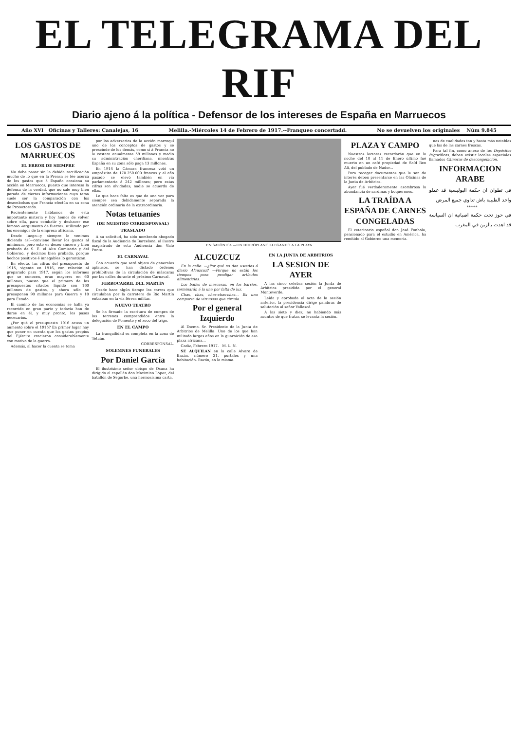EL TELEGRAMA DEL RIF
Diario ajeno á la política - Defensor de los intereses de España en Marruecos
Año XVI Oficinas y Talleres: Canalejas, 16 Melilla.-Miércoles 14 de Febrero de 1917.--Franqueo concertadd. No se devuelven los originales Núm 9.845
LOS GASTOS DE MARRUECOS
EL ERROR DE SIEMPRE
No debe pasar sin la debida rectificación mucho de lo que en la Prensa se lée acerca de los gastos que á España ocasiona su acción en Marruecos, puesto que interesa la defensa de la verdad, que no sale muy bien parada de ciertas informaciones cuyo tema suele ser la comparación con los desembolsos que Francia efectúa en su zona de Protectorado.
Recientemente hablamos de esta importante materia y hoy hemos de volver sobre ella, para combatir y deshacer ese famoso «argumento de fuerza», utilizado por los enemigos de la empresa africana.
Desde luego—y siempre lo venimos diciendo así—conviene llevar los gastos al mínimum, pero esto es deseo sincero y bien probado de S. E. el Alto Comisario y del Gobierno, y decimos bien probado, porque hechos positivos é innegables lo garantizan.
En efecto, las cifras del presupuesto de 1915, vigente en 1916, con relación al preparado para 1917, según los informes que se conocen, eran mayores en 60 millones, puesto que el primero de los presupuestos citados liquidó con 160 millones de gastos, y ahora sólo se presuponen 90 millones para Guerra y 10 para Estado.
El camino de las economías se halla ya recorrido en gran parte y todavía han de darse en él, y muy pronto, los pasos necesarios.
¿Por qué el presupuesto 1916 acusa un aumento sobre el 1915? En primer lugar hay que poner en cuenta que los gastos propios del Ejército crecieron considerablemente con motivo de la guerra.
Además, al hacer la cuenta se toma
por los adversarios de la acción marroquí uno de los conceptos de gastos y se prescinde de los demás, como si á Francia no le costara anualmente 59 millones y medio su administración cherifiana, mientras España en su zona sólo paga 13 millones.
En 1914 la Cámara francesa votó un empréstito de 170.250.000 francos y el año pasado se elevó también en vía parlamentaria á 242 millones; pero estas cifras son olvidadas; nadie se acuerda de ellas.
Lo que hace falta es que de una vez para siempre sea debidamente separada la atención ordinaria de la extraordinaria.
Notas tetuaníes
(DE NUESTRO CORRESPONSAL)
TRASLADO
A su solicitud, ha sido nombrado abogado fiscal de la Audiencia de Barcelona, el ilustre magistrado de esta Audiencia don Galo Ponte.
EL CARNAVAL
Con acuerdo que será objeto de generales aplausos, se han dictado órdenes prohibitivas de la circulación de máscaras por las calles durante el próximo Carnaval.
FERROCARRIL DEL MARTÍN
Desde hace algún tiempo los carros que circulaban por la carretera de Río Martín entraban en la vía férrea militar.
NUEVO TEATRO
Se ha firmado la escritura de compra de los terrenos comprendidos entre la delegación de Fomento y el zoco del trigo.
EN EL CAMPO
La tranquilidad es completa en la zona de Tetuán.
CORRESPONSAL.
SOLEMNES FUNERALES
Por Daniel García
El ilustrísimo señor obispo de Osuna ha dirigido al capellán don Maximino López, del batallón de Segorbe, una hermosísima carta.
EN SALÓNICA.—UN HIDROPLANO LLEGANDO A LA PLAYA
ALCUZCUZ
En la calle: —¿Por qué no dan ustedes á diario Alcuzcuz? —Porque no están los tiempos para prodigar artículos alimenticios.
Los bailes de máscaras, en los barrios, terminarán á la una por falta de luz.
Chas, chas, chas-chas-chas... Es una comparsa de virtuosos que circula.
Por el general Izquierdo
Al Excmo. Sr. Presidente de la Junta de Arbitrios de Melilla: Uno de los que han militado largos años en la guarnición de esa plaza africana...
Cadiz, Febrero 1917. M. L. N.
SE ALQUILAN en la calle Alvaro de Bazán, número 21, portales y una habitación. Razón, en la misma.
EN LA JUNTA DE ARBITRIOS
LA SESION DE AYER
A las cinco celebra sesión la Junta de Arbitrios presidida por el general Monteverde.
Leída y aprobada el acta de la sesión anterior, la presidencia dirige palabras de salutación al señor Vallescá.
A las siete y diez, no habiendo más asuntos de que tratar, se levanta la sesión.
PLAZA Y CAMPO
Nuestros lectores recordarán que en la noche del 10 al 11 de Enero último fué muerto en un café propiedad de Saíd Ben Alí, del poblado de Nador...
Para recoger documentos que le son de interés deben presentarse en las Oficinas de la Junta de Arbitrios.
Ayer fué verdaderamente asombrosa la abundancia de sardinas y boquerones.
LA TRAÍDA A ESPAÑA DE CARNES CONGELADAS
El veterinario español don José Fonhola, pensionado para el estudio en América, ha remitido al Gobierno una memoria.
nes de cualidades tan y hasta más notables que las de las carnes frescas.
Para tal fin, como anexo de los Depósitos frigoríficos, deben existir locales especiales llamados Cámaras de descongelación.
INFORMACION ARABE
في تطوان ان حكمة البوليسية قد عملو واحد الطبيبة باش تداوي جميع المرض
******
في حوز تحت حكمة اصبانية ان السياسة قد اهدت بالزين في المغرب